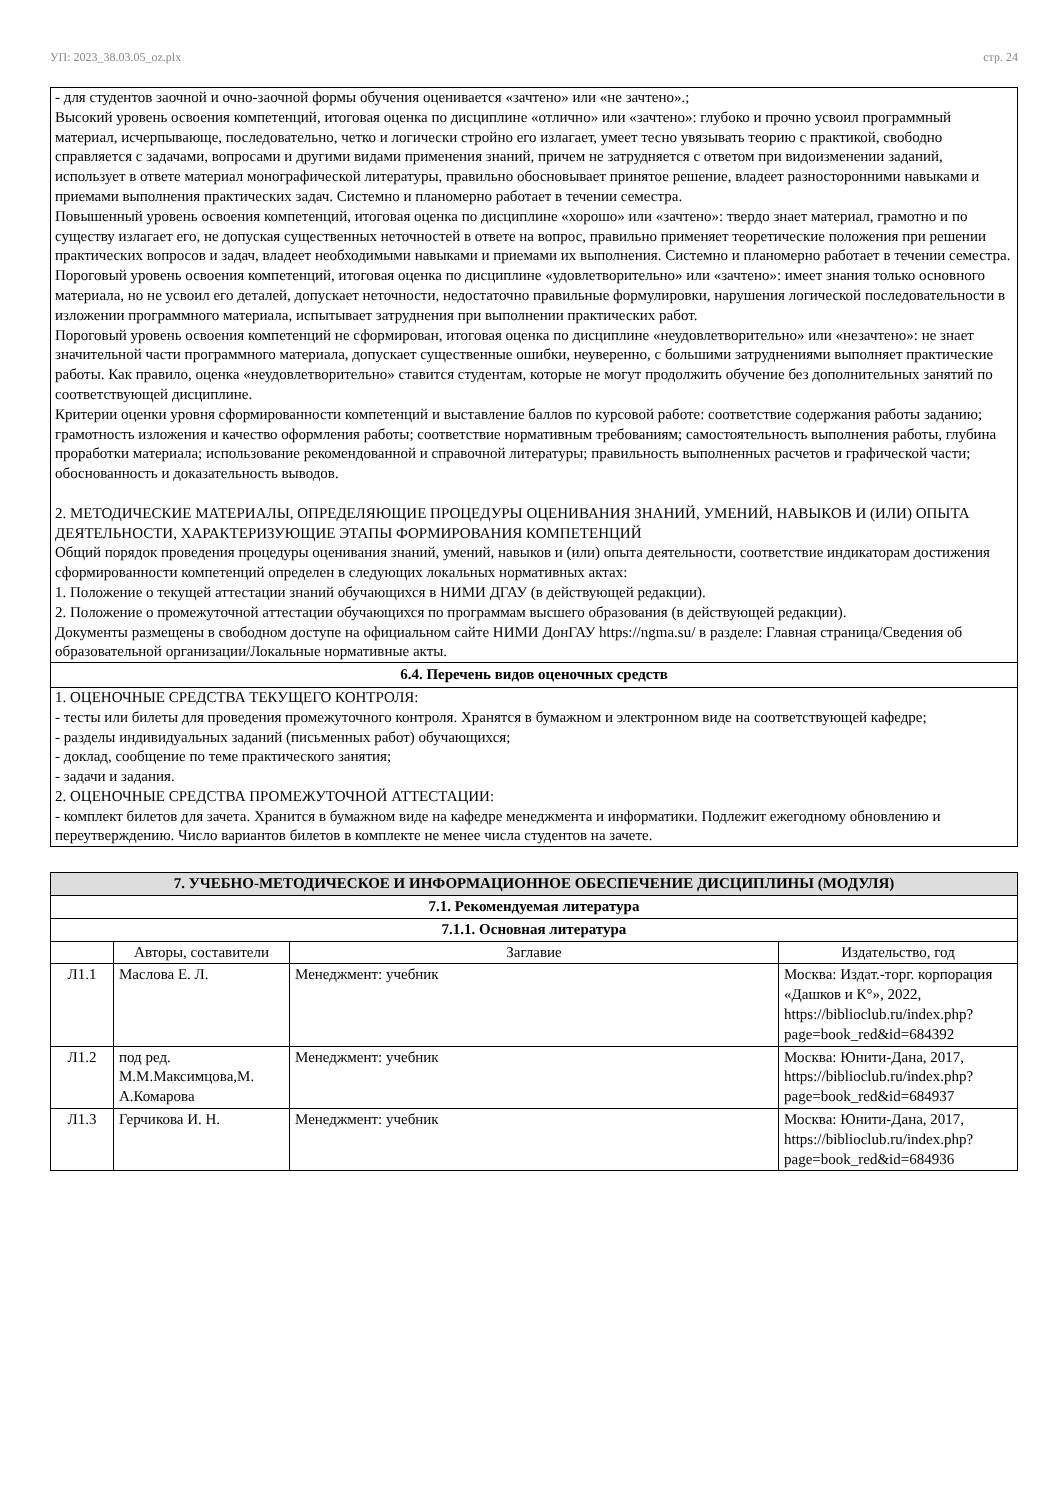УП: 2023_38.03.05_oz.plx стр. 24
- для студентов заочной и очно-заочной формы обучения оценивается «зачтено» или «не зачтено».;
Высокий уровень освоения компетенций, итоговая оценка по дисциплине «отлично» или «зачтено»: глубоко и прочно усвоил программный материал, исчерпывающе, последовательно, четко и логически стройно его излагает, умеет тесно увязывать теорию с практикой, свободно справляется с задачами, вопросами и другими видами применения знаний, причем не затрудняется с ответом при видоизменении заданий, использует в ответе материал монографической литературы, правильно обосновывает принятое решение, владеет разносторонними навыками и приемами выполнения практических задач. Системно и планомерно работает в течении семестра.
Повышенный уровень освоения компетенций, итоговая оценка по дисциплине «хорошо» или «зачтено»: твердо знает материал, грамотно и по существу излагает его, не допуская существенных неточностей в ответе на вопрос, правильно применяет теоретические положения при решении практических вопросов и задач, владеет необходимыми навыками и приемами их выполнения. Системно и планомерно работает в течении семестра.
Пороговый уровень освоения компетенций, итоговая оценка по дисциплине «удовлетворительно» или «зачтено»: имеет знания только основного материала, но не усвоил его деталей, допускает неточности, недостаточно правильные формулировки, нарушения логической последовательности в изложении программного материала, испытывает затруднения при выполнении практических работ.
Пороговый уровень освоения компетенций не сформирован, итоговая оценка по дисциплине «неудовлетворительно» или «незачтено»: не знает значительной части программного материала, допускает существенные ошибки, неуверенно, с большими затруднениями выполняет практические работы. Как правило, оценка «неудовлетворительно» ставится студентам, которые не могут продолжить обучение без дополнительных занятий по соответствующей дисциплине.
Критерии оценки уровня сформированности компетенций и выставление баллов по курсовой работе: соответствие содержания работы заданию; грамотность изложения и качество оформления работы; соответствие нормативным требованиям; самостоятельность выполнения работы, глубина проработки материала; использование рекомендованной и справочной литературы; правильность выполненных расчетов и графической части; обоснованность и доказательность выводов.
2. МЕТОДИЧЕСКИЕ МАТЕРИАЛЫ, ОПРЕДЕЛЯЮЩИЕ ПРОЦЕДУРЫ ОЦЕНИВАНИЯ ЗНАНИЙ, УМЕНИЙ, НАВЫКОВ И (ИЛИ) ОПЫТА ДЕЯТЕЛЬНОСТИ, ХАРАКТЕРИЗУЮЩИЕ ЭТАПЫ ФОРМИРОВАНИЯ КОМПЕТЕНЦИЙ
Общий порядок проведения процедуры оценивания знаний, умений, навыков и (или) опыта деятельности, соответствие индикаторам достижения сформированности компетенций определен в следующих локальных нормативных актах:
1. Положение о текущей аттестации знаний обучающихся в НИМИ ДГАУ (в действующей редакции).
2. Положение о промежуточной аттестации обучающихся по программам высшего образования (в действующей редакции).
Документы размещены в свободном доступе на официальном сайте НИМИ ДонГАУ https://ngma.su/ в разделе: Главная страница/Сведения об образовательной организации/Локальные нормативные акты.
6.4. Перечень видов оценочных средств
1. ОЦЕНОЧНЫЕ СРЕДСТВА ТЕКУЩЕГО КОНТРОЛЯ:
- тесты или билеты для проведения промежуточного контроля. Хранятся в бумажном и электронном виде на соответствующей кафедре;
- разделы индивидуальных заданий (письменных работ) обучающихся;
- доклад, сообщение по теме практического занятия;
- задачи и задания.
2. ОЦЕНОЧНЫЕ СРЕДСТВА ПРОМЕЖУТОЧНОЙ АТТЕСТАЦИИ:
- комплект билетов для зачета. Хранится в бумажном виде на кафедре менеджмента и информатики. Подлежит ежегодному обновлению и переутверждению. Число вариантов билетов в комплекте не менее числа студентов на зачете.
| 7. УЧЕБНО-МЕТОДИЧЕСКОЕ И ИНФОРМАЦИОННОЕ ОБЕСПЕЧЕНИЕ ДИСЦИПЛИНЫ (МОДУЛЯ) | | | |
| 7.1. Рекомендуемая литература | | | |
| 7.1.1. Основная литература | | | |
| | Авторы, составители | Заглавие | Издательство, год |
| Л1.1 | Маслова Е. Л. | Менеджмент: учебник | Москва: Издат.-торг. корпорация «Дашков и К°», 2022, https://biblioclub.ru/index.php?page=book_red&id=684392 |
| Л1.2 | под ред. М.М.Максимцова,М. А.Комарова | Менеджмент: учебник | Москва: Юнити-Дана, 2017, https://biblioclub.ru/index.php?page=book_red&id=684937 |
| Л1.3 | Герчикова И. Н. | Менеджмент: учебник | Москва: Юнити-Дана, 2017, https://biblioclub.ru/index.php?page=book_red&id=684936 |